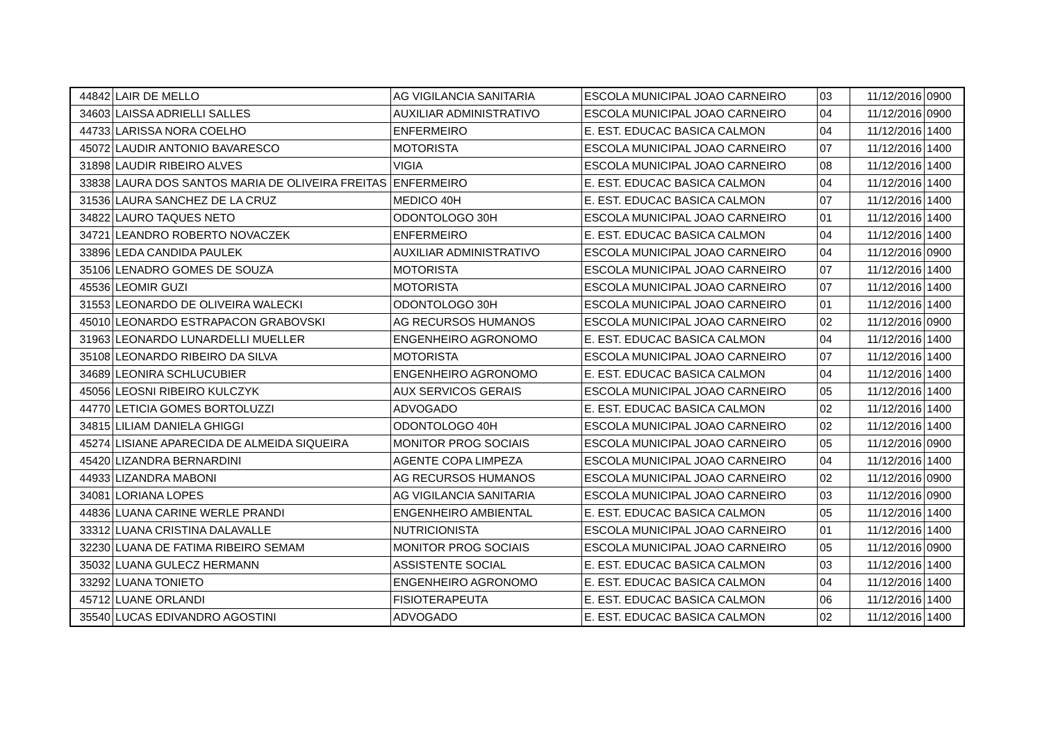| 44842 | LAIR DE MELLO | AG VIGILANCIA SANITARIA | ESCOLA MUNICIPAL JOAO CARNEIRO | 03 | 11/12/2016 | 0900 |
| 34603 | LAISSA ADRIELLI SALLES | AUXILIAR ADMINISTRATIVO | ESCOLA MUNICIPAL JOAO CARNEIRO | 04 | 11/12/2016 | 0900 |
| 44733 | LARISSA NORA COELHO | ENFERMEIRO | E. EST. EDUCAC BASICA CALMON | 04 | 11/12/2016 | 1400 |
| 45072 | LAUDIR ANTONIO BAVARESCO | MOTORISTA | ESCOLA MUNICIPAL JOAO CARNEIRO | 07 | 11/12/2016 | 1400 |
| 31898 | LAUDIR RIBEIRO ALVES | VIGIA | ESCOLA MUNICIPAL JOAO CARNEIRO | 08 | 11/12/2016 | 1400 |
| 33838 | LAURA DOS SANTOS MARIA DE OLIVEIRA FREITAS | ENFERMEIRO | E. EST. EDUCAC BASICA CALMON | 04 | 11/12/2016 | 1400 |
| 31536 | LAURA SANCHEZ DE LA CRUZ | MEDICO 40H | E. EST. EDUCAC BASICA CALMON | 07 | 11/12/2016 | 1400 |
| 34822 | LAURO TAQUES NETO | ODONTOLOGO 30H | ESCOLA MUNICIPAL JOAO CARNEIRO | 01 | 11/12/2016 | 1400 |
| 34721 | LEANDRO ROBERTO NOVACZEK | ENFERMEIRO | E. EST. EDUCAC BASICA CALMON | 04 | 11/12/2016 | 1400 |
| 33896 | LEDA CANDIDA PAULEK | AUXILIAR ADMINISTRATIVO | ESCOLA MUNICIPAL JOAO CARNEIRO | 04 | 11/12/2016 | 0900 |
| 35106 | LENADRO GOMES DE SOUZA | MOTORISTA | ESCOLA MUNICIPAL JOAO CARNEIRO | 07 | 11/12/2016 | 1400 |
| 45536 | LEOMIR GUZI | MOTORISTA | ESCOLA MUNICIPAL JOAO CARNEIRO | 07 | 11/12/2016 | 1400 |
| 31553 | LEONARDO DE OLIVEIRA WALECKI | ODONTOLOGO 30H | ESCOLA MUNICIPAL JOAO CARNEIRO | 01 | 11/12/2016 | 1400 |
| 45010 | LEONARDO ESTRAPACON GRABOVSKI | AG RECURSOS HUMANOS | ESCOLA MUNICIPAL JOAO CARNEIRO | 02 | 11/12/2016 | 0900 |
| 31963 | LEONARDO LUNARDELLI MUELLER | ENGENHEIRO AGRONOMO | E. EST. EDUCAC BASICA CALMON | 04 | 11/12/2016 | 1400 |
| 35108 | LEONARDO RIBEIRO DA SILVA | MOTORISTA | ESCOLA MUNICIPAL JOAO CARNEIRO | 07 | 11/12/2016 | 1400 |
| 34689 | LEONIRA SCHLUCUBIER | ENGENHEIRO AGRONOMO | E. EST. EDUCAC BASICA CALMON | 04 | 11/12/2016 | 1400 |
| 45056 | LEOSNI RIBEIRO KULCZYK | AUX SERVICOS GERAIS | ESCOLA MUNICIPAL JOAO CARNEIRO | 05 | 11/12/2016 | 1400 |
| 44770 | LETICIA GOMES BORTOLUZZI | ADVOGADO | E. EST. EDUCAC BASICA CALMON | 02 | 11/12/2016 | 1400 |
| 34815 | LILIAM DANIELA GHIGGI | ODONTOLOGO 40H | ESCOLA MUNICIPAL JOAO CARNEIRO | 02 | 11/12/2016 | 1400 |
| 45274 | LISIANE APARECIDA DE ALMEIDA SIQUEIRA | MONITOR PROG SOCIAIS | ESCOLA MUNICIPAL JOAO CARNEIRO | 05 | 11/12/2016 | 0900 |
| 45420 | LIZANDRA BERNARDINI | AGENTE COPA LIMPEZA | ESCOLA MUNICIPAL JOAO CARNEIRO | 04 | 11/12/2016 | 1400 |
| 44933 | LIZANDRA MABONI | AG RECURSOS HUMANOS | ESCOLA MUNICIPAL JOAO CARNEIRO | 02 | 11/12/2016 | 0900 |
| 34081 | LORIANA LOPES | AG VIGILANCIA SANITARIA | ESCOLA MUNICIPAL JOAO CARNEIRO | 03 | 11/12/2016 | 0900 |
| 44836 | LUANA CARINE WERLE PRANDI | ENGENHEIRO AMBIENTAL | E. EST. EDUCAC BASICA CALMON | 05 | 11/12/2016 | 1400 |
| 33312 | LUANA CRISTINA DALAVALLE | NUTRICIONISTA | ESCOLA MUNICIPAL JOAO CARNEIRO | 01 | 11/12/2016 | 1400 |
| 32230 | LUANA DE FATIMA RIBEIRO SEMAM | MONITOR PROG SOCIAIS | ESCOLA MUNICIPAL JOAO CARNEIRO | 05 | 11/12/2016 | 0900 |
| 35032 | LUANA GULECZ HERMANN | ASSISTENTE SOCIAL | E. EST. EDUCAC BASICA CALMON | 03 | 11/12/2016 | 1400 |
| 33292 | LUANA TONIETO | ENGENHEIRO AGRONOMO | E. EST. EDUCAC BASICA CALMON | 04 | 11/12/2016 | 1400 |
| 45712 | LUANE ORLANDI | FISIOTERAPEUTA | E. EST. EDUCAC BASICA CALMON | 06 | 11/12/2016 | 1400 |
| 35540 | LUCAS EDIVANDRO AGOSTINI | ADVOGADO | E. EST. EDUCAC BASICA CALMON | 02 | 11/12/2016 | 1400 |